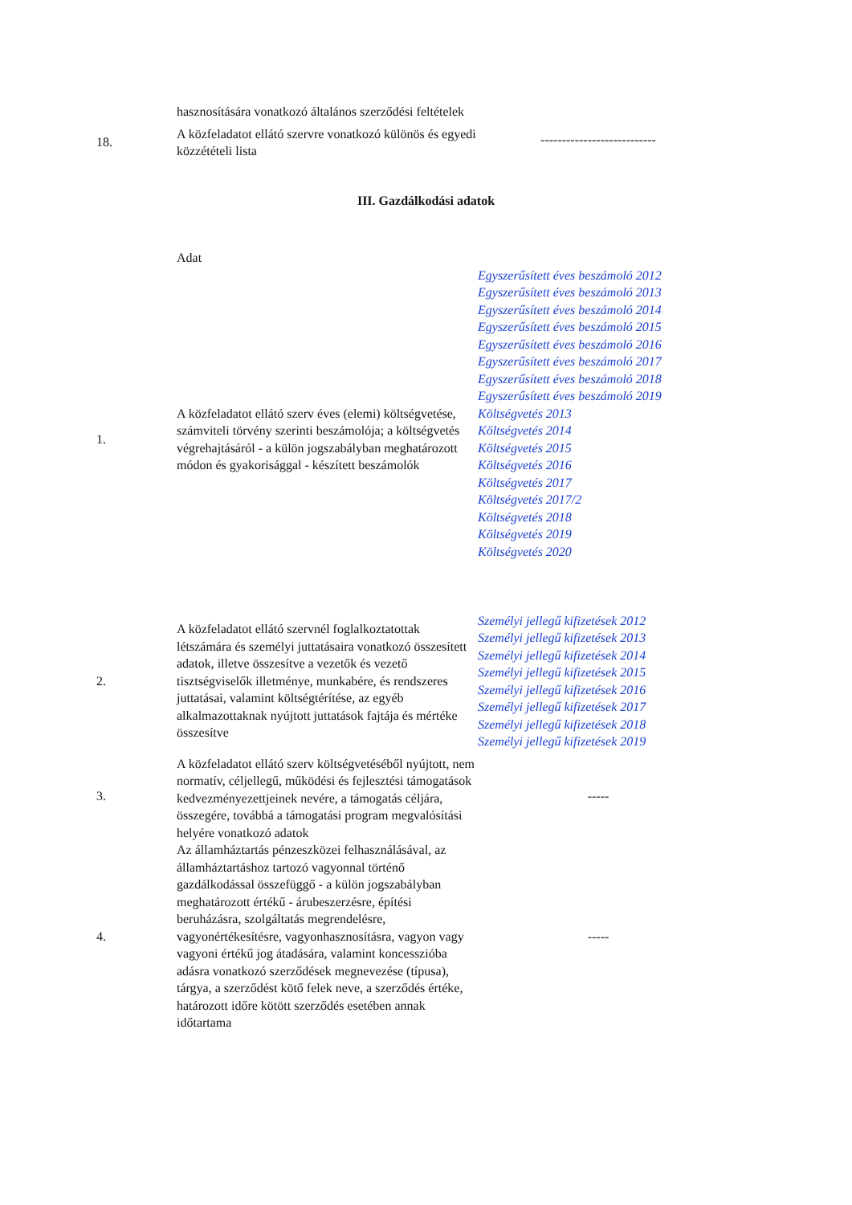| | hasznosítására vonatkozó általános szerződési feltételek | |
| 18. | A közfeladatot ellátó szervre vonatkozó különös és egyedi közzétételi lista | --------------------------- |
III. Gazdálkodási adatok
| | Adat | |
| 1. | A közfeladatot ellátó szerv éves (elemi) költségvetése, számviteli törvény szerinti beszámolója; a költségvetés végrehajtásáról - a külön jogszabályban meghatározott módon és gyakorisággal - készített beszámolók | Egyszerűsített éves beszámoló 2012 Egyszerűsített éves beszámoló 2013 Egyszerűsített éves beszámoló 2014 Egyszerűsített éves beszámoló 2015 Egyszerűsített éves beszámoló 2016 Egyszerűsített éves beszámoló 2017 Egyszerűsített éves beszámoló 2018 Egyszerűsített éves beszámoló 2019 Költségvetés 2013 Költségvetés 2014 Költségvetés 2015 Költségvetés 2016 Költségvetés 2017 Költségvetés 2017/2 Költségvetés 2018 Költségvetés 2019 Költségvetés 2020 |
| 2. | A közfeladatot ellátó szervnél foglalkoztatottak létszámára és személyi juttatásaira vonatkozó összesített adatok, illetve összesítve a vezetők és vezető tisztségviselők illetménye, munkabére, és rendszeres juttatásai, valamint költségtérítése, az egyéb alkalmazottaknak nyújtott juttatások fajtája és mértéke összesítve | Személyi jellegű kifizetések 2012 Személyi jellegű kifizetések 2013 Személyi jellegű kifizetések 2014 Személyi jellegű kifizetések 2015 Személyi jellegű kifizetések 2016 Személyi jellegű kifizetések 2017 Személyi jellegű kifizetések 2018 Személyi jellegű kifizetések 2019 |
| 3. | A közfeladatot ellátó szerv költségvetéséből nyújtott, nem normatív, céljellegű, működési és fejlesztési támogatások kedvezményezettjeinek nevére, a támogatás céljára, összegére, továbbá a támogatási program megvalósítási helyére vonatkozó adatok | ----- |
| 4. | Az államháztartás pénzeszközei felhasználásával, az államháztartáshoz tartozó vagyonnal történő gazdálkodással összefüggő - a külön jogszabályban meghatározott értékű - árubeszerzésre, építési beruházásra, szolgáltatás megrendelésre, vagyonértékesítésre, vagyonhasznosításra, vagyon vagy vagyoni értékű jog átadására, valamint koncesszióba adásra vonatkozó szerződések megnevezése (típusa), tárgya, a szerződést kötő felek neve, a szerződés értéke, határozott időre kötött szerződés esetében annak időtartama | ----- |